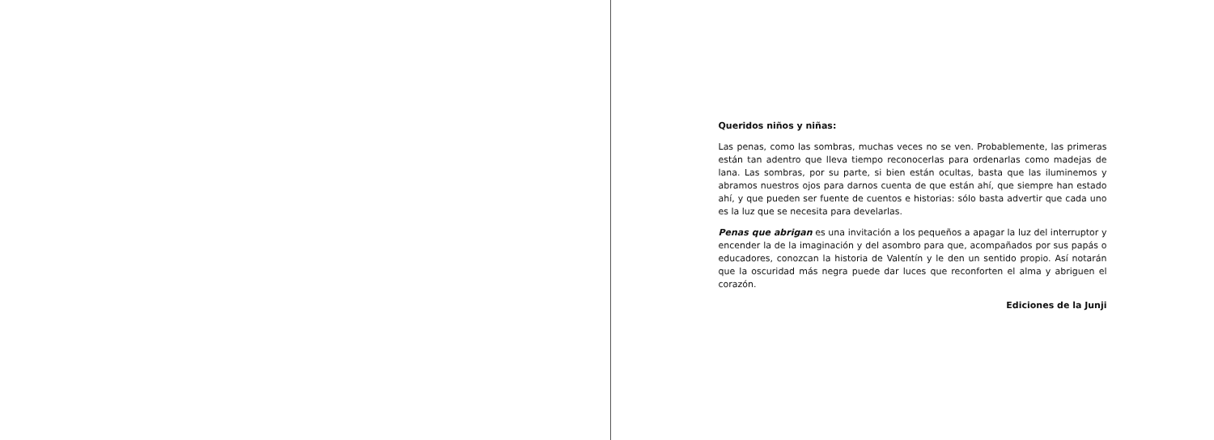Queridos niños y niñas:
Las penas, como las sombras, muchas veces no se ven. Probablemente, las primeras están tan adentro que lleva tiempo reconocerlas para ordenarlas como madejas de lana. Las sombras, por su parte, si bien están ocultas, basta que las iluminemos y abramos nuestros ojos para darnos cuenta de que están ahí, que siempre han estado ahí, y que pueden ser fuente de cuentos e historias: sólo basta advertir que cada uno es la luz que se necesita para develarlas.
Penas que abrigan es una invitación a los pequeños a apagar la luz del interruptor y encender la de la imaginación y del asombro para que, acompañados por sus papás o educadores, conozcan la historia de Valentín y le den un sentido propio. Así notarán que la oscuridad más negra puede dar luces que reconforten el alma y abriguen el corazón.
Ediciones de la Junji